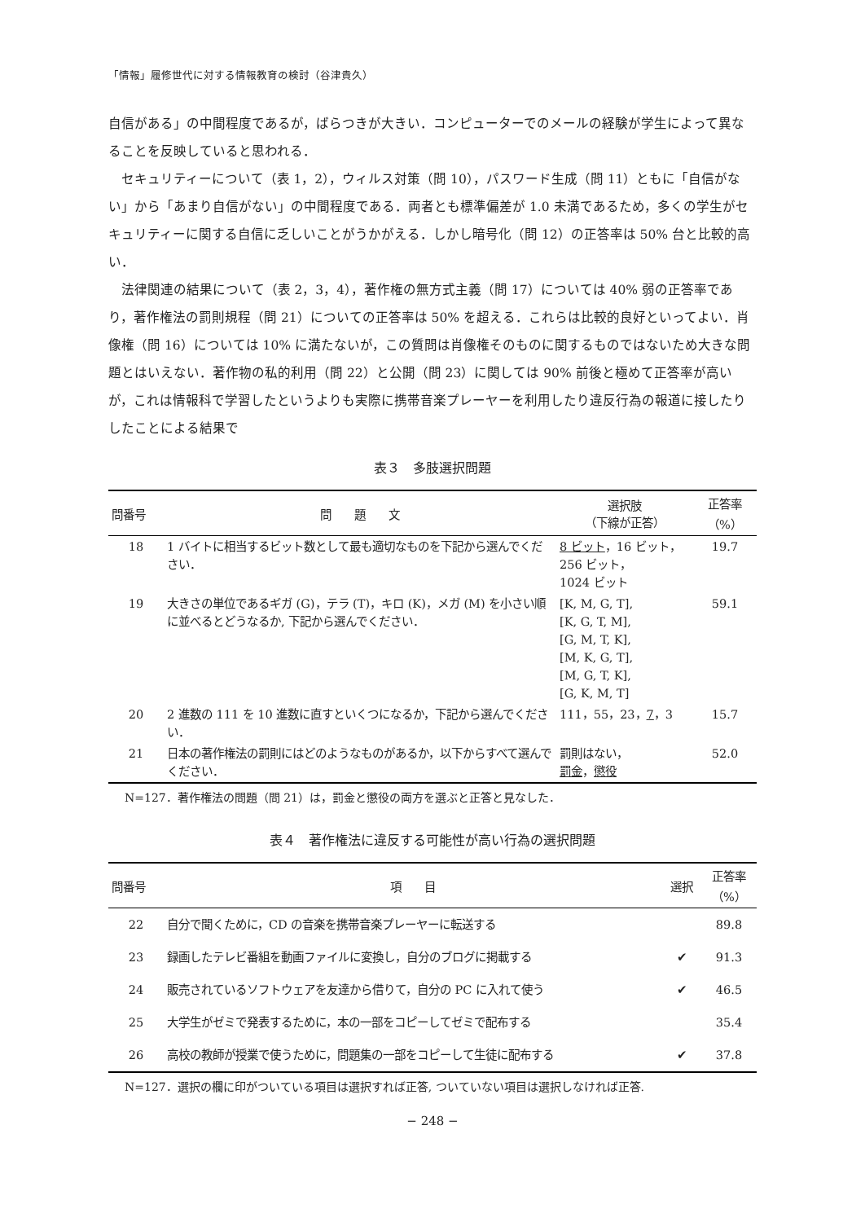「情報」履修世代に対する情報教育の検討（谷津貴久）
自信がある」の中間程度であるが，ばらつきが大きい．コンピューターでのメールの経験が学生によって異なることを反映していると思われる．
セキュリティーについて（表 1，2），ウィルス対策（問 10），パスワード生成（問 11）ともに「自信がない」から「あまり自信がない」の中間程度である．両者とも標準偏差が 1.0 未満であるため，多くの学生がセキュリティーに関する自信に乏しいことがうかがえる．しかし暗号化（問 12）の正答率は 50% 台と比較的高い．
法律関連の結果について（表 2，3，4），著作権の無方式主義（問 17）については 40% 弱の正答率であり，著作権法の罰則規程（問 21）についての正答率は 50% を超える．これらは比較的良好といってよい．肖像権（問 16）については 10% に満たないが，この質問は肖像権そのものに関するものではないため大きな問題とはいえない．著作物の私的利用（問 22）と公開（問 23）に関しては 90% 前後と極めて正答率が高いが，これは情報科で学習したというよりも実際に携帯音楽プレーヤーを利用したり違反行為の報道に接したりしたことによる結果で
表３　多肢選択問題
| 問番号 | 問 題 文 | 選択肢 （下線が正答） | 正答率 （%） |
| --- | --- | --- | --- |
| 18 | 1 バイトに相当するビット数として最も適切なものを下記から選んでください． | 8 ビット ，16 ビット， 256 ビット， 1024 ビット | 19.7 |
| 19 | 大きさの単位であるギガ (G)，テラ (T)，キロ (K)，メガ (M) を小さい順に並べるとどうなるか, 下記から選んでください． | [K, M, G, T], [K, G, T, M], [G, M, T, K], [M, K, G, T], [M, G, T, K], [G, K, M, T] | 59.1 |
| 20 | 2 進数の 111 を 10 進数に直すといくつになるか，下記から選んでください． | 111，55，23， 7 ，3 | 15.7 |
| 21 | 日本の著作権法の罰則にはどのようなものがあるか，以下からすべて選んでください． | 罰則はない， 罰金 ， 懲役 | 52.0 |
N=127．著作権法の問題（問 21）は，罰金と懲役の両方を選ぶと正答と見なした．
表４　著作権法に違反する可能性が高い行為の選択問題
| 問番号 | 項 目 | 選択 | 正答率 （%） |
| --- | --- | --- | --- |
| 22 | 自分で聞くために，CD の音楽を携帯音楽プレーヤーに転送する | | 89.8 |
| 23 | 録画したテレビ番組を動画ファイルに変換し，自分のブログに掲載する | ✔ | 91.3 |
| 24 | 販売されているソフトウェアを友達から借りて，自分の PC に入れて使う | ✔ | 46.5 |
| 25 | 大学生がゼミで発表するために，本の一部をコピーしてゼミで配布する | | 35.4 |
| 26 | 高校の教師が授業で使うために，問題集の一部をコピーして生徒に配布する | ✔ | 37.8 |
N=127．選択の欄に印がついている項目は選択すれば正答, ついていない項目は選択しなければ正答.
− 248 −